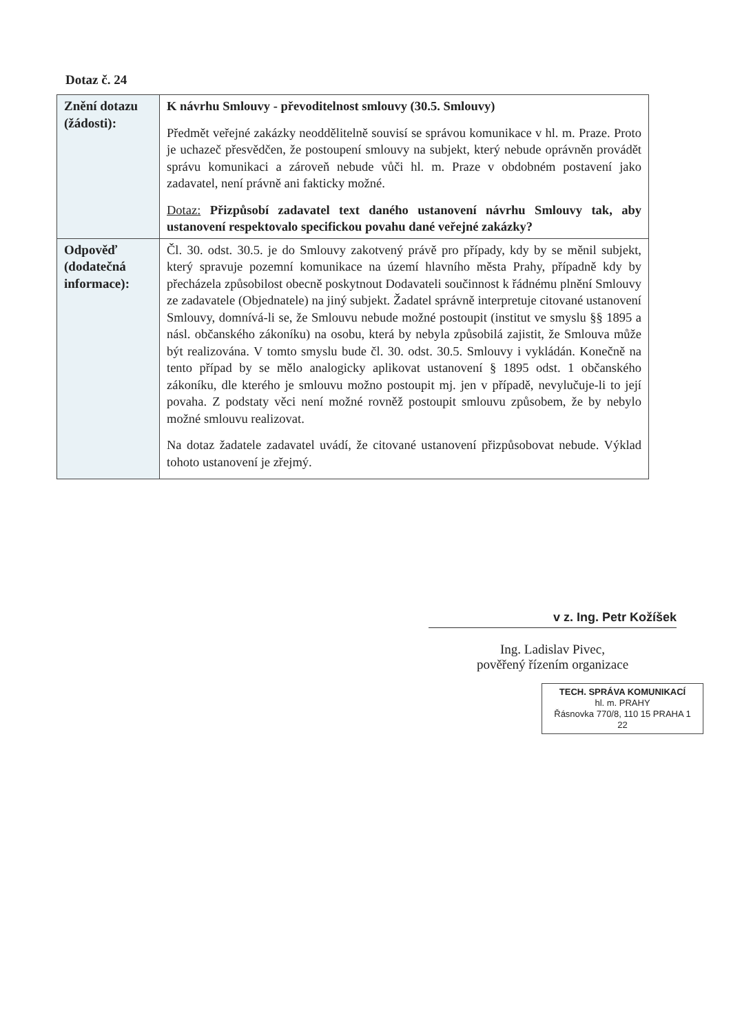Dotaz č. 24
| Znění dotazu (žádosti): | K návrhu Smlouvy - převoditelnost smlouvy (30.5. Smlouvy) Předmět veřejné zakázky neoddělitelně souvisí se správou komunikace v hl. m. Praze. Proto je uchazeč přesvědčen, že postoupení smlouvy na subjekt, který nebude oprávněn provádět správu komunikaci a zároveň nebude vůči hl. m. Praze v obdobném postavení jako zadavatel, není právně ani fakticky možné. Dotaz: Přizpůsobí zadavatel text daného ustanovení návrhu Smlouvy tak, aby ustanovení respektovalo specifickou povahu dané veřejné zakázky? |
| Odpověď (dodatečná informace): | Čl. 30. odst. 30.5. je do Smlouvy zakotvený právě pro případy, kdy by se měnil subjekt, který spravuje pozemní komunikace na území hlavního města Prahy, případně kdy by přecházela způsobilost obecně poskytnout Dodavateli součinnost k řádnému plnění Smlouvy ze zadavatele (Objednatele) na jiný subjekt. Žadatel správně interpretuje citované ustanovení Smlouvy, domnívá-li se, že Smlouvu nebude možné postoupit (institut ve smyslu §§ 1895 a násl. občanského zákoníku) na osobu, která by nebyla způsobilá zajistit, že Smlouva může být realizována. V tomto smyslu bude čl. 30. odst. 30.5. Smlouvy i vykládán. Konečně na tento případ by se mělo analogicky aplikovat ustanovení § 1895 odst. 1 občanského zákoníku, dle kterého je smlouvu možno postoupit mj. jen v případě, nevylučuje-li to její povaha. Z podstaty věci není možné rovněž postoupit smlouvu způsobem, že by nebylo možné smlouvu realizovat. Na dotaz žadatele zadavatel uvádí, že citované ustanovení přizpůsobovat nebude. Výklad tohoto ustanovení je zřejmý. |
v z. Ing. Petr Kožíšek
Ing. Ladislav Pivec,
pověřený řízením organizace
TECH. SPRÁVA KOMUNIKACÍ
hl. m. PRAHY
Řásnovka 770/8, 110 15 PRAHA 1
22